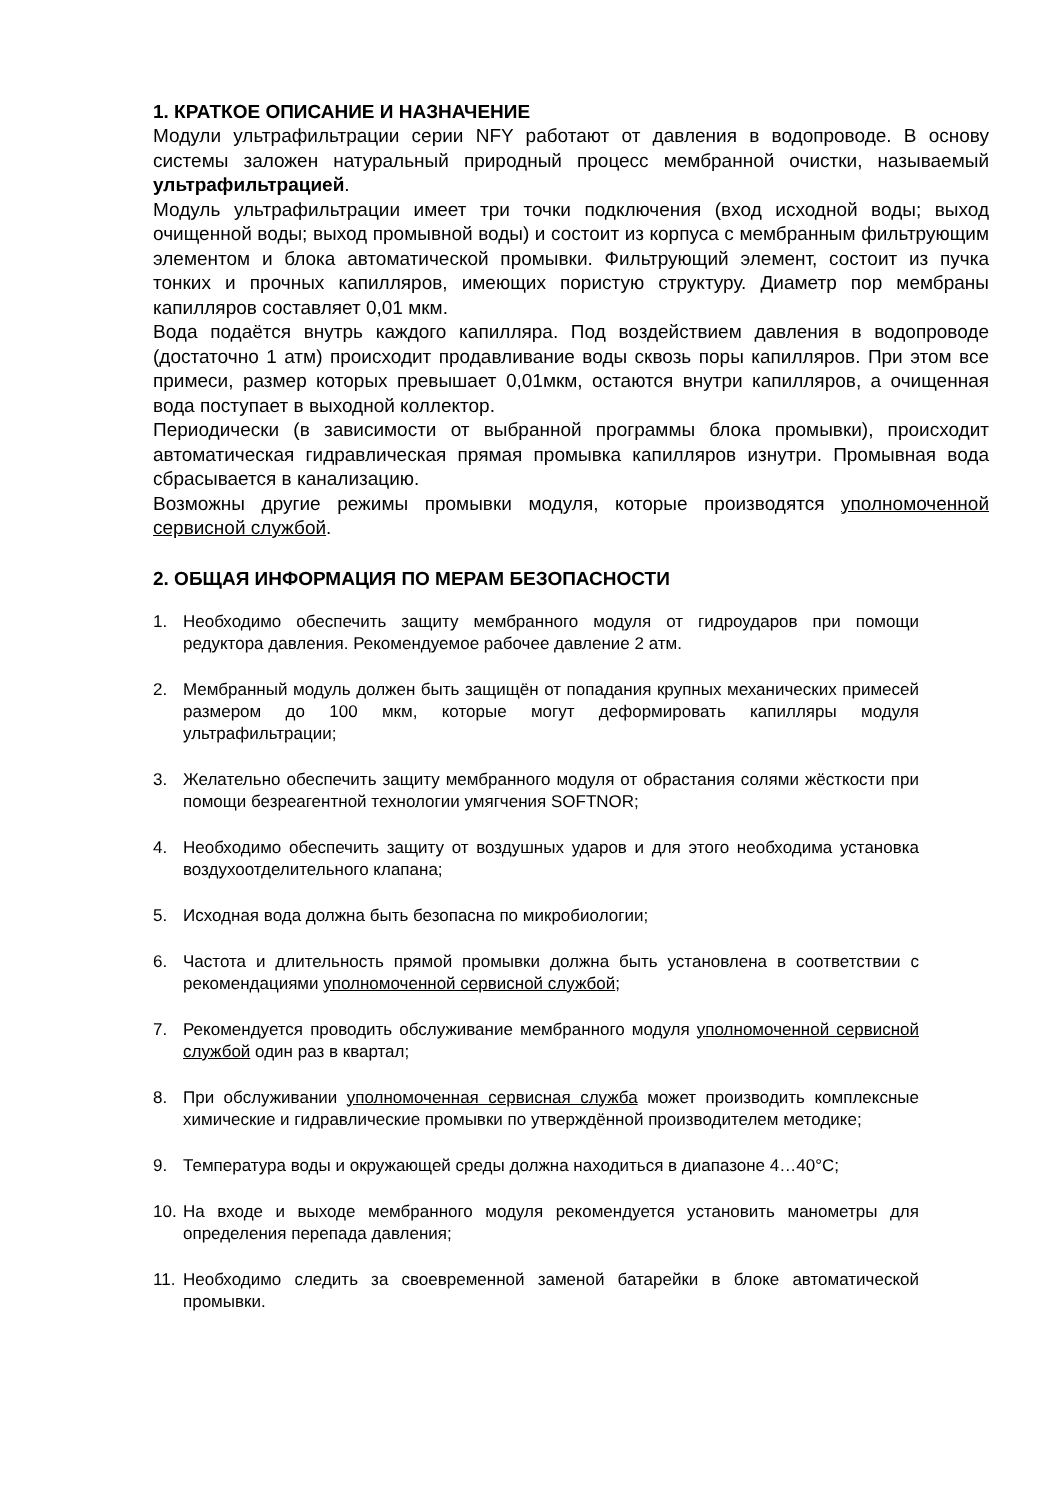1. КРАТКОЕ ОПИСАНИЕ И НАЗНАЧЕНИЕ
Модули ультрафильтрации серии NFY работают от давления в водопроводе. В основу системы заложен натуральный природный процесс мембранной очистки, называемый ультрафильтрацией.
Модуль ультрафильтрации имеет три точки подключения (вход исходной воды; выход очищенной воды; выход промывной воды) и состоит из корпуса с мембранным фильтрующим элементом и блока автоматической промывки. Фильтрующий элемент, состоит из пучка тонких и прочных капилляров, имеющих пористую структуру. Диаметр пор мембраны капилляров составляет 0,01 мкм.
Вода подаётся внутрь каждого капилляра. Под воздействием давления в водопроводе (достаточно 1 атм) происходит продавливание воды сквозь поры капилляров. При этом все примеси, размер которых превышает 0,01мкм, остаются внутри капилляров, а очищенная вода поступает в выходной коллектор.
Периодически (в зависимости от выбранной программы блока промывки), происходит автоматическая гидравлическая прямая промывка капилляров изнутри. Промывная вода сбрасывается в канализацию.
Возможны другие режимы промывки модуля, которые производятся уполномоченной сервисной службой.
2. ОБЩАЯ ИНФОРМАЦИЯ ПО МЕРАМ БЕЗОПАСНОСТИ
1. Необходимо обеспечить защиту мембранного модуля от гидроударов при помощи редуктора давления. Рекомендуемое рабочее давление 2 атм.
2. Мембранный модуль должен быть защищён от попадания крупных механических примесей размером до 100 мкм, которые могут деформировать капилляры модуля ультрафильтрации;
3. Желательно обеспечить защиту мембранного модуля от обрастания солями жёсткости при помощи безреагентной технологии умягчения SOFTNOR;
4. Необходимо обеспечить защиту от воздушных ударов и для этого необходима установка воздухоотделительного клапана;
5. Исходная вода должна быть безопасна по микробиологии;
6. Частота и длительность прямой промывки должна быть установлена в соответствии с рекомендациями уполномоченной сервисной службой;
7. Рекомендуется проводить обслуживание мембранного модуля уполномоченной сервисной службой один раз в квартал;
8. При обслуживании уполномоченная сервисная служба может производить комплексные химические и гидравлические промывки по утверждённой производителем методике;
9. Температура воды и окружающей среды должна находиться в диапазоне 4…40°C;
10. На входе и выходе мембранного модуля рекомендуется установить манометры для определения перепада давления;
11. Необходимо следить за своевременной заменой батарейки в блоке автоматической промывки.